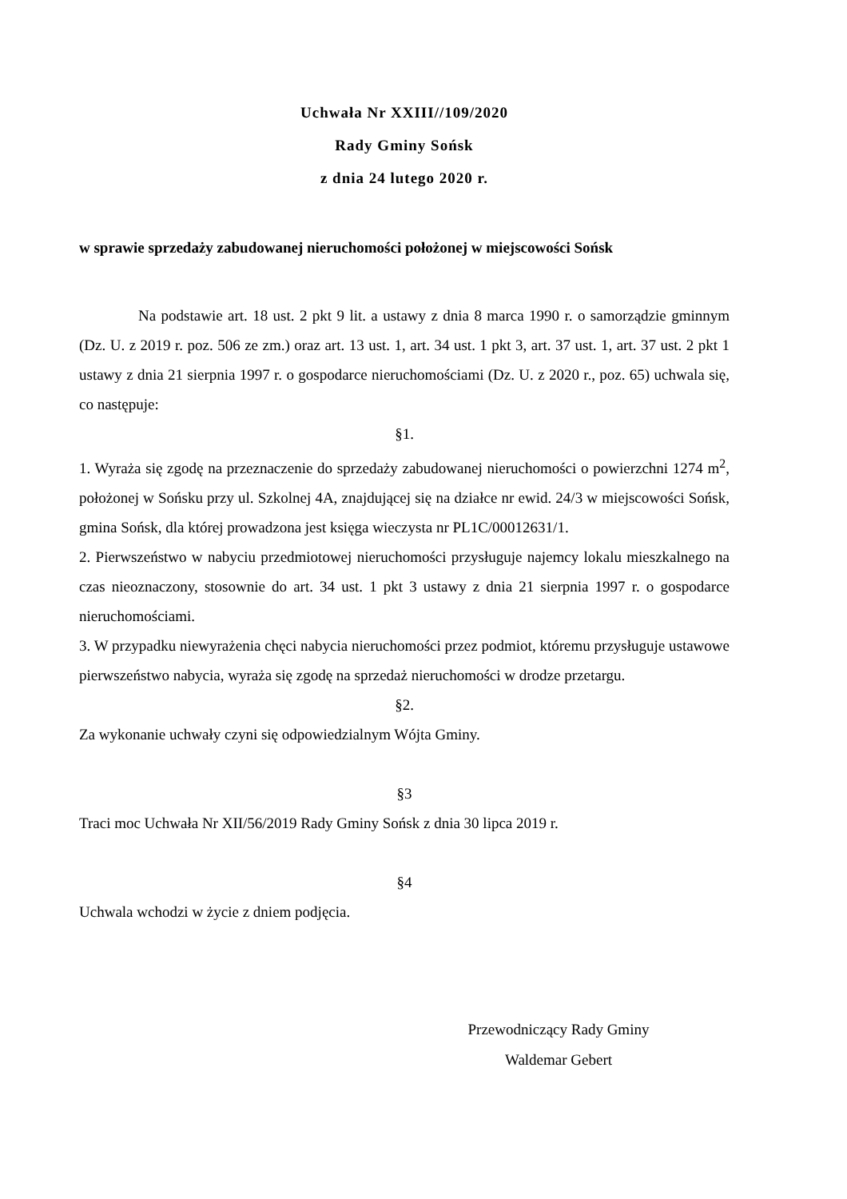Uchwała Nr XXIII//109/2020
Rady Gminy Sońsk
z dnia 24 lutego 2020 r.
w sprawie sprzedaży zabudowanej nieruchomości położonej w miejscowości Sońsk
Na podstawie art. 18 ust. 2 pkt 9 lit. a ustawy z dnia 8 marca 1990 r. o samorządzie gminnym (Dz. U. z 2019 r. poz. 506 ze zm.) oraz art. 13 ust. 1, art. 34 ust. 1 pkt 3, art. 37 ust. 1, art. 37 ust. 2 pkt 1 ustawy z dnia 21 sierpnia 1997 r. o gospodarce nieruchomościami (Dz. U. z 2020 r., poz. 65) uchwala się, co następuje:
§1.
1. Wyraża się zgodę na przeznaczenie do sprzedaży zabudowanej nieruchomości o powierzchni 1274 m<sup>2</sup>, położonej w Sońsku przy ul. Szkolnej 4A, znajdującej się na działce nr ewid. 24/3 w miejscowości Sońsk, gmina Sońsk, dla której prowadzona jest księga wieczysta nr PL1C/00012631/1.
2. Pierwszeństwo w nabyciu przedmiotowej nieruchomości przysługuje najemcy lokalu mieszkalnego na czas nieoznaczony, stosownie do art. 34 ust. 1 pkt 3 ustawy z dnia 21 sierpnia 1997 r. o gospodarce nieruchomościami.
3. W przypadku niewyrażenia chęci nabycia nieruchomości przez podmiot, któremu przysługuje ustawowe pierwszeństwo nabycia, wyraża się zgodę na sprzedaż nieruchomości w drodze przetargu.
§2.
Za wykonanie uchwały czyni się odpowiedzialnym Wójta Gminy.
§3
Traci moc Uchwała Nr XII/56/2019 Rady Gminy Sońsk z dnia 30 lipca 2019 r.
§4
Uchwala wchodzi w życie z dniem podjęcia.
Przewodniczący Rady Gminy
Waldemar Gebert